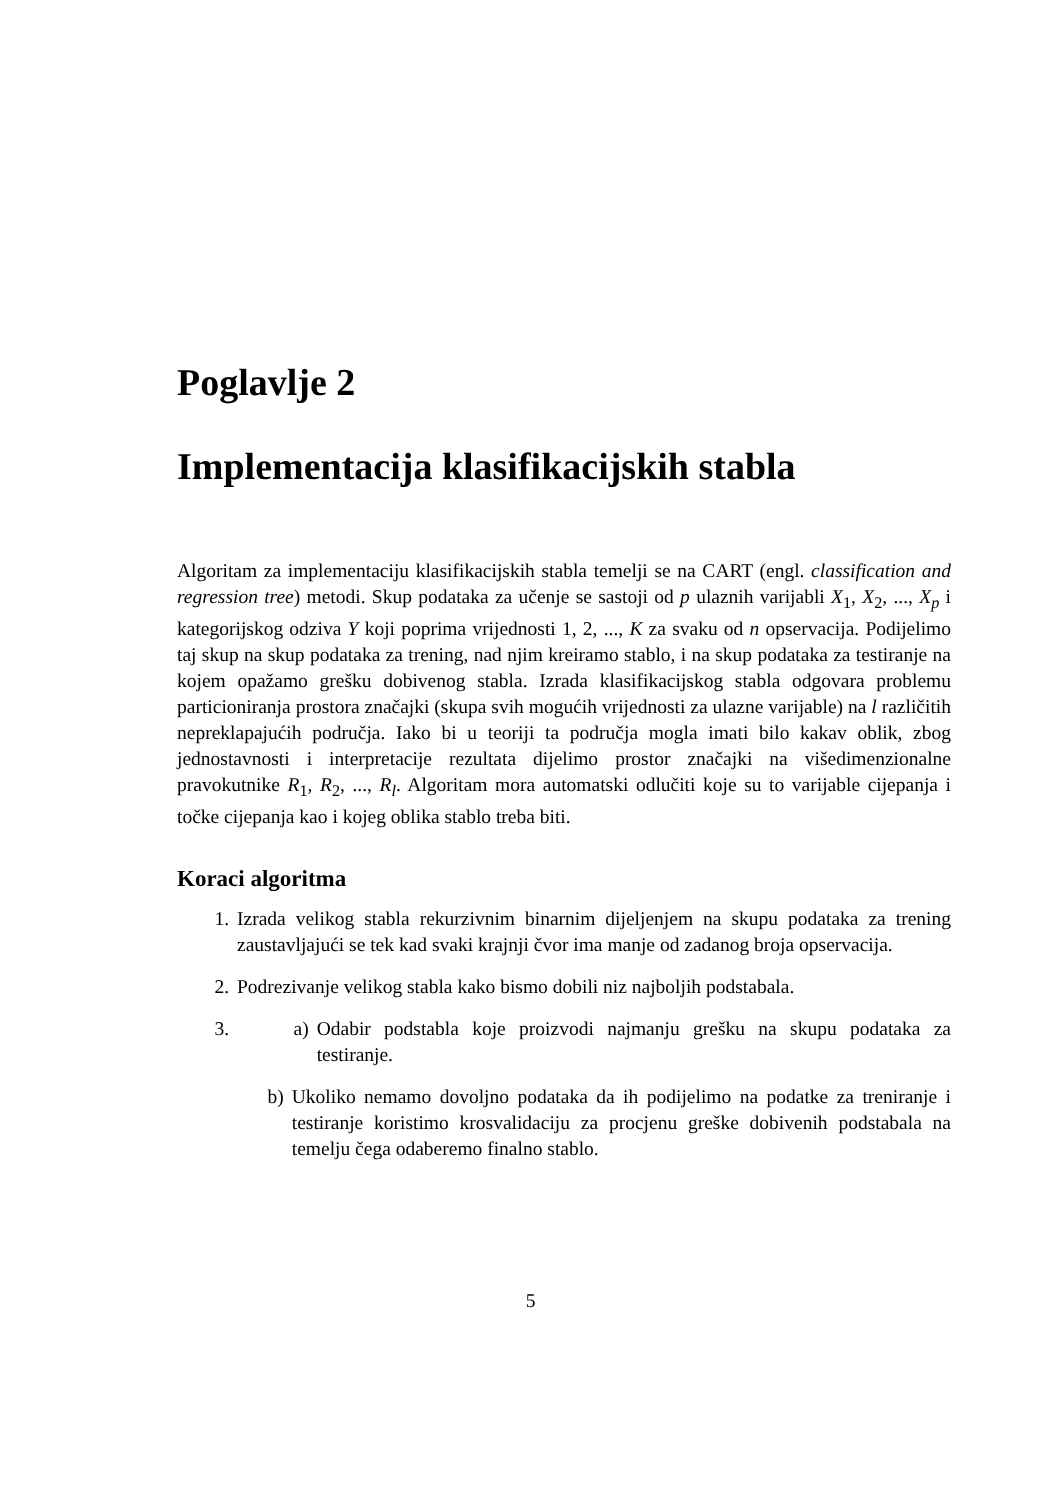Poglavlje 2
Implementacija klasifikacijskih stabla
Algoritam za implementaciju klasifikacijskih stabla temelji se na CART (engl. classification and regression tree) metodi. Skup podataka za učenje se sastoji od p ulaznih varijabli X<sub>1</sub>, X<sub>2</sub>, ..., X<sub>p</sub> i kategorijskog odziva Y koji poprima vrijednosti 1, 2, ..., K za svaku od n opservacija. Podijelimo taj skup na skup podataka za trening, nad njim kreiramo stablo, i na skup podataka za testiranje na kojem opažamo grešku dobivenog stabla. Izrada klasifikacijskog stabla odgovara problemu particioniranja prostora značajki (skupa svih mogućih vrijednosti za ulazne varijable) na l različitih nepreklapajućih područja. Iako bi u teoriji ta područja mogla imati bilo kakav oblik, zbog jednostavnosti i interpretacije rezultata dijelimo prostor značajki na višedimenzionalne pravokutnike R<sub>1</sub>, R<sub>2</sub>, ..., R<sub>l</sub>. Algoritam mora automatski odlučiti koje su to varijable cijepanja i točke cijepanja kao i kojeg oblika stablo treba biti.
Koraci algoritma
1. Izrada velikog stabla rekurzivnim binarnim dijeljenjem na skupu podataka za trening zaustavljajući se tek kad svaki krajnji čvor ima manje od zadanog broja opservacija.
2. Podrezivanje velikog stabla kako bismo dobili niz najboljih podstabala.
3. a) Odabir podstabla koje proizvodi najmanju grešku na skupu podataka za testiranje.
b) Ukoliko nemamo dovoljno podataka da ih podijelimo na podatke za treniranje i testiranje koristimo krosvalidaciju za procjenu greške dobivenih podstabala na temelju čega odaberemo finalno stablo.
5